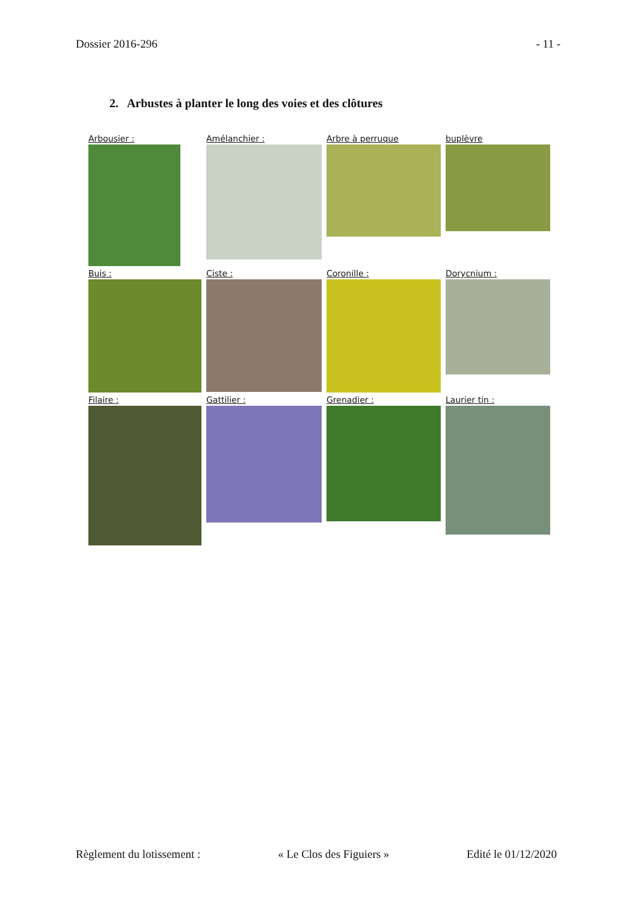Dossier 2016-296 - 11 -
2. Arbustes à planter le long des voies et des clôtures
Arbousier :
Amélanchier :
Arbre à perruque
buplèvre
Buis :
Ciste :
Coronille :
Dorycnium :
Filaire :
Gattilier :
Grenadier :
Laurier tin :
Règlement du lotissement : « Le Clos des Figuiers » Edité le 01/12/2020